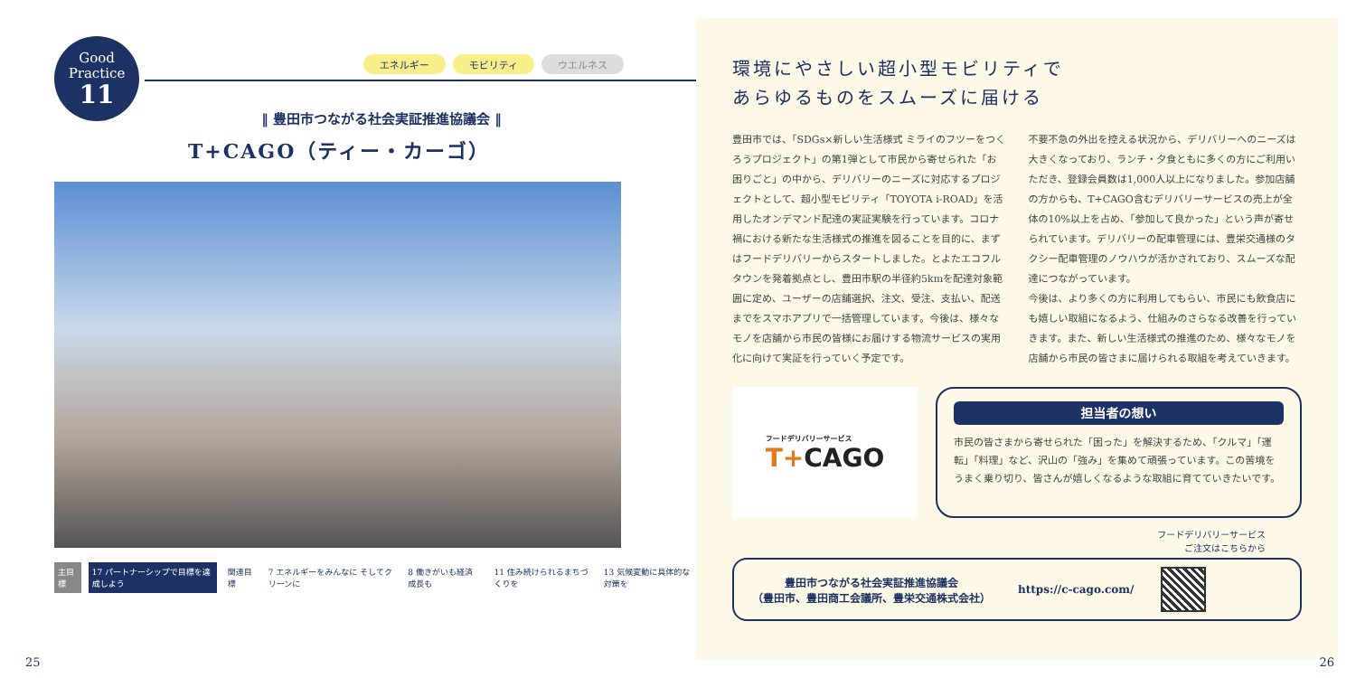Good
Practice
11
エネルギー モビリティ ウエルネス
‖ 豊田市つながる社会実証推進協議会 ‖
T+CAGO（ティー・カーゴ）
主目標
17 パートナーシップで目標を達成しよう
関連目標
7 エネルギーをみんなに そしてクリーンに
8 働きがいも経済成長も 11 住み続けられるまちづくりを 13 気候変動に具体的な対策を
25
環境にやさしい超小型モビリティで
あらゆるものをスムーズに届ける
豊田市では、「SDGs×新しい生活様式 ミライのフツーをつくろうプロジェクト」の第1弾として市民から寄せられた「お困りごと」の中から、デリバリーのニーズに対応するプロジェクトとして、超小型モビリティ「TOYOTA i-ROAD」を活用したオンデマンド配達の実証実験を行っています。コロナ禍における新たな生活様式の推進を図ることを目的に、まずはフードデリバリーからスタートしました。とよたエコフルタウンを発着拠点とし、豊田市駅の半径約5kmを配達対象範囲に定め、ユーザーの店舗選択、注文、受注、支払い、配送までをスマホアプリで一括管理しています。今後は、様々なモノを店舗から市民の皆様にお届けする物流サービスの実用化に向けて実証を行っていく予定です。
不要不急の外出を控える状況から、デリバリーへのニーズは大きくなっており、ランチ・夕食ともに多くの方にご利用いただき、登録会員数は1,000人以上になりました。参加店舗の方からも、T+CAGO含むデリバリーサービスの売上が全体の10%以上を占め、「参加して良かった」という声が寄せられています。デリバリーの配車管理には、豊栄交通様のタクシー配車管理のノウハウが活かされており、スムーズな配達につながっています。
今後は、より多くの方に利用してもらい、市民にも飲食店にも嬉しい取組になるよう、仕組みのさらなる改善を行っていきます。また、新しい生活様式の推進のため、様々なモノを店舗から市民の皆さまに届けられる取組を考えていきます。
フードデリバリーサービス
T+CAGO
担当者の想い
市民の皆さまから寄せられた「困った」を解決するため、「クルマ」「運転」「料理」など、沢山の「強み」を集めて頑張っています。この苦境をうまく乗り切り、皆さんが嬉しくなるような取組に育てていきたいです。
フードデリバリーサービス
ご注文はこちらから
豊田市つながる社会実証推進協議会
（豊田市、豊田商工会議所、豊栄交通株式会社）
https://c-cago.com/
26